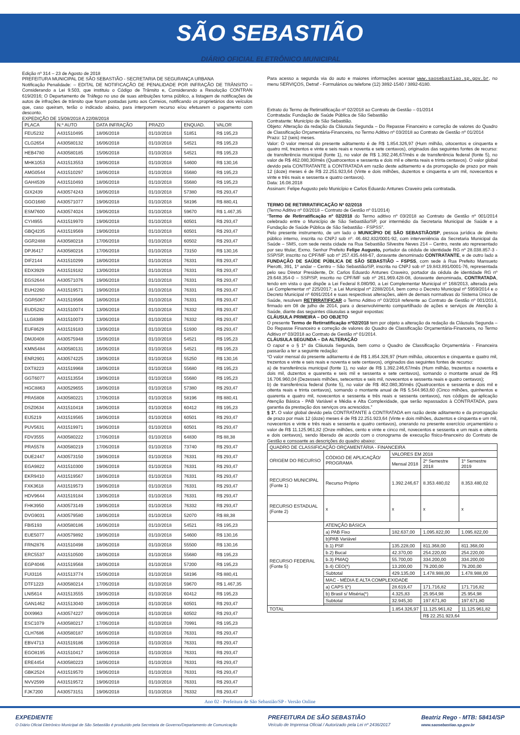SÃO SEBASTIÃO
DIÁRIO OFICIAL ELETRÔNICO MUNICIPAL
Edição nº 314 – 23 de Agosto de 2018
PREFEITURA MUNICIPAL DE SÃO SEBASTIÃO - SECRETARIA DE SEGURANÇA URBANA
Notificação Penalidade: – EDITAL DE NOTIFICAÇÃO DE PENALIDADE POR INFRAÇÃO DE TRÂNSITO – Considerando a Lei 9.503, que instituiu o Código de Trânsito e, Considerando a Resolução CONTRAN 619/2016; O Departamento de Tráfego no uso de suas atribuições torna público, a listagem de notificações de autos de infrações de trânsito que foram postadas junto aos Correios, notificando os proprietários dos veículos que, caso queiram, terão o indicado abaixo, para interporem recurso e/ou efetuarem o pagamento com desconto.
EXPEDIÇÃO DE 15/08/2018 A 22/08/2018
| PLACA | N.º AUTO | DATA INFRAÇÃO | PRAZO | ENQUAD. | VALOR |
| --- | --- | --- | --- | --- | --- |
| FEU5232 | A431510495 | 18/06/2018 | 01/10/2018 | 51851 | R$ 195,23 |
| CLG2654 | A430580132 | 16/06/2018 | 01/10/2018 | 54521 | R$ 195,23 |
| HEB4780 | A430580185 | 15/06/2018 | 01/10/2018 | 54521 | R$ 195,23 |
| MHK1053 | A431513553 | 19/06/2018 | 01/10/2018 | 54600 | R$ 130,16 |
| AMG0544 | A431510297 | 18/06/2018 | 01/10/2018 | 55680 | R$ 195,23 |
| GAH4539 | A431510493 | 18/06/2018 | 01/10/2018 | 55680 | R$ 195,23 |
| GIX2439 | A430574243 | 18/06/2018 | 01/10/2018 | 57380 | R$ 293,47 |
| GGO1680 | A430571077 | 19/06/2018 | 01/10/2018 | 58196 | R$ 880,41 |
| ESM7600 | A430574024 | 19/06/2018 | 01/10/2018 | 59670 | R$ 1.467,35 |
| CYI4955 | A431519970 | 19/06/2018 | 01/10/2018 | 60501 | R$ 293,47 |
| GBQ4235 | A431519569 | 19/06/2018 | 01/10/2018 | 60501 | R$ 293,47 |
| GGR2488 | A430580218 | 17/06/2018 | 01/10/2018 | 60502 | R$ 293,47 |
| DPJ6417 | A430580216 | 17/06/2018 | 01/10/2018 | 73150 | R$ 130,16 |
| DIF2144 | A431510299 | 18/06/2018 | 01/10/2018 | 76331 | R$ 293,47 |
| EDX3929 | A431519182 | 13/06/2018 | 01/10/2018 | 76331 | R$ 293,47 |
| EGS2644 | A430571076 | 19/06/2018 | 01/10/2018 | 76331 | R$ 293,47 |
| EUH2260 | A431519571 | 19/06/2018 | 01/10/2018 | 76331 | R$ 293,47 |
| GGR5067 | A431519566 | 18/06/2018 | 01/10/2018 | 76331 | R$ 293,47 |
| EUD5282 | A431510074 | 13/06/2018 | 01/10/2018 | 76332 | R$ 293,47 |
| LLG8389 | A431510073 | 13/06/2018 | 01/10/2018 | 76332 | R$ 293,47 |
| EUF8629 | A431519183 | 13/06/2018 | 01/10/2018 | 51930 | R$ 293,47 |
| DMJ0408 | A430575948 | 15/06/2018 | 01/10/2018 | 54521 | R$ 195,23 |
| KMN5484 | A430580131 | 16/06/2018 | 01/10/2018 | 54521 | R$ 195,23 |
| ENR2901 | A430574225 | 19/06/2018 | 01/10/2018 | 55250 | R$ 130,16 |
| DXT8223 | A431519968 | 18/06/2018 | 01/10/2018 | 55680 | R$ 195,23 |
| GGT6077 | A431513554 | 19/06/2018 | 01/10/2018 | 55680 | R$ 195,23 |
| HGC8863 | A430529655 | 18/06/2018 | 01/10/2018 | 57380 | R$ 293,47 |
| PRA5808 | A430580221 | 17/06/2018 | 01/10/2018 | 58196 | R$ 880,41 |
| DSZ0634 | A431510418 | 18/06/2018 | 01/10/2018 | 60412 | R$ 195,23 |
| EIJ5219 | A431519565 | 18/06/2018 | 01/10/2018 | 60501 | R$ 293,47 |
| PUV5631 | A431519971 | 19/06/2018 | 01/10/2018 | 60501 | R$ 293,47 |
| FDV3555 | A430580222 | 17/06/2018 | 01/10/2018 | 64830 | R$ 88,38 |
| PRA5578 | A430580219 | 17/06/2018 | 01/10/2018 | 73740 | R$ 293,47 |
| DUE2447 | A430573150 | 19/06/2018 | 01/10/2018 | 76331 | R$ 293,47 |
| EGA9822 | A431510300 | 19/06/2018 | 01/10/2018 | 76331 | R$ 293,47 |
| EKR9410 | A431519567 | 18/06/2018 | 01/10/2018 | 76331 | R$ 293,47 |
| FXK3618 | A431519573 | 19/06/2018 | 01/10/2018 | 76331 | R$ 293,47 |
| HDV9644 | A431519184 | 13/06/2018 | 01/10/2018 | 76331 | R$ 293,47 |
| FHK3950 | A430573149 | 19/06/2018 | 01/10/2018 | 76332 | R$ 293,47 |
| DVG9031 | A430579580 | 18/06/2018 | 01/10/2018 | 52070 | R$ 88,38 |
| FBI5193 | A430580186 | 16/06/2018 | 01/10/2018 | 54521 | R$ 195,23 |
| EUE5077 | A430579892 | 19/06/2018 | 01/10/2018 | 54600 | R$ 130,16 |
| FRN2876 | A431510498 | 18/06/2018 | 01/10/2018 | 55500 | R$ 130,16 |
| ERC5537 | A431510500 | 18/06/2018 | 01/10/2018 | 55680 | R$ 195,23 |
| EGP4046 | A431519568 | 18/06/2018 | 01/10/2018 | 57200 | R$ 195,23 |
| FUI3116 | A431513774 | 15/06/2018 | 01/10/2018 | 58196 | R$ 880,41 |
| DTF1223 | A430580214 | 17/06/2018 | 01/10/2018 | 59670 | R$ 1.467,35 |
| LNI5614 | A431513555 | 19/06/2018 | 01/10/2018 | 60412 | R$ 195,23 |
| GAN1462 | A431513040 | 18/06/2018 | 01/10/2018 | 60501 | R$ 293,47 |
| DIX9963 | A430574227 | 09/06/2018 | 01/10/2018 | 60502 | R$ 293,47 |
| ESC1079 | A430580217 | 17/06/2018 | 01/10/2018 | 70991 | R$ 195,23 |
| CLH7686 | A430580187 | 16/06/2018 | 01/10/2018 | 76331 | R$ 293,47 |
| EBV4713 | A431519186 | 13/06/2018 | 01/10/2018 | 76331 | R$ 293,47 |
| EGO8195 | A431510417 | 18/06/2018 | 01/10/2018 | 76331 | R$ 293,47 |
| ERE4454 | A430580223 | 18/06/2018 | 01/10/2018 | 76331 | R$ 293,47 |
| GBK2524 | A431519570 | 19/06/2018 | 01/10/2018 | 76331 | R$ 293,47 |
| NVV2599 | A431519572 | 19/06/2018 | 01/10/2018 | 76331 | R$ 293,47 |
| FJK7200 | A430573151 | 19/06/2018 | 01/10/2018 | 76332 | R$ 293,47 |
Para acesso a segunda via do auto e maiores informações acessar www.saosebastiao.sp.gov.br, no menu SERVIÇOS, Detraf - Formulários ou telefone (12) 3892-1540 / 3892-6180.
Extrato do Termo de Retirratificação nº 02/2018 ao Contrato de Gestão – 01/2014
Contratada: Fundação de Saúde Pública de São Sebastião
Contratante: Município de São Sebastião.
Objeto: Alteração da redação da Cláusula Segunda – Do Repasse Financeiro e correção de valores do Quadro de Classificação Orçamentária-Financeira, no Termo Aditivo nº 03/2018 ao Contrato de Gestão nº 01/2014
Prazo: 12 (seis) meses.
Valor: O valor mensal do presente aditamento é de R$ 1.854.326,97 (Hum milhão, oitocentos e cinquenta e quatro mil, trezentos e vinte e seis reais e noventa e sete centavos), originados das seguintes fontes de recurso: de transferência municipal (fonte 1), no valor de R$ 1.392.246,67/mês e de transferência federal (fonte 5), no valor de R$ 462.080,30/mês (Quatrocentos e sessenta e dois mil e oitenta reais e trinta centavos). O valor global devido pela CONTRATANTE à CONTRATADA em razão deste aditamento e da prorrogação de prazo por mais 12 (doze) meses é de R$ 22.251.923,64 (Vinte e dois milhões, duzentos e cinquenta e um mil, novecentos e vinte e três reais e sessenta e quatro centavos).
Data: 16.08.2018
Assinam: Felipe Augusto pelo Município e Carlos Eduardo Antunes Craveiro pela contratada.
TERMO DE RETIRRATIFICAÇÃO Nº 02/2018
(Termo Aditivo nº 03/2018 – Contrato de Gestão nº 01/2014)
“Termo de Retirratificação nº 02/2018 do Termo aditivo nº 03/2018 ao Contrato de Gestão nº 001/2014 celebrado entre o Município de São Sebastião/SP, por intermédio da Secretaria Municipal de Saúde e a Fundação de Saúde Pública de São Sebastião - FSPSS”.
Pelo presente instrumento, de um lado o MUNICÍPIO DE SÃO SEBASTIÃO/SP, pessoa jurídica de direito público interno, inscrita no CNPJ sob nº. 46.482.832/0001-92, com interveniência da Secretaria Municipal da Saúde – SMS, com sede nesta cidade na Rua Sebastião Silvestre Neves 214 – Centro, neste ato representado por seu titular, Exmo. Senhor Prefeito Felipe Augusto, portador da cédula de identidade RG nº 28.038.857-3 - SSP/SP, inscrito no CPF/MF sob nº 257.435.448-67, doravante denominado CONTRATANTE, e de outro lado a FUNDAÇÃO DE SAÚDE PÚBLICA DE SÃO SEBASTIÃO – FSPSS, com sede à Rua Prefeito Mansueto Pierotti, 391, 1º andar – Centro – São Sebastião/SP, inscrita no CNPJ sob nº 19.843.891/0001-76, representada pelo seu Diretor Presidente, Dr. Carlos Eduardo Antunes Craveiro, portador da cédula de identidade RG nº 29.648.354-0 – SSP/SP, inscrito no CPF/MF sob nº 261.969.428-08, doravante denominada, CONTRATADA, tendo em vista o que dispõe a Lei Federal 8.080/90, a Lei Complementar Municipal nº 168/2013, alterada pela Lei Complementar nº 225/2017; a Lei Municipal nº 2288/2014, bem como o Decreto Municipal nº 5959/2014 e o Decreto Municipal nº 6091/2014 e suas respectivas alterações, além de demais normativas do Sistema Único de Saúde, resolvem RETIRRATIFICAR o Termo Aditivo nº 03/2018 referente ao Contrato de Gestão nº 001/2014, firmado em 08 de julho de 2014, para o desenvolvimento compartilhado de ações e serviços de Atenção à Saúde, diante das seguintes cláusulas a seguir expostas:
CLÁUSULA PRIMEIRA – DO OBJETO
O presente Termo de Retirratificação nº02/2018 tem por objeto a alteração da redação da Cláusula Segunda – Do Repasse Financeiro e correção de valores do Quadro de Classificação Orçamentária-Financeira, no Termo Aditivo nº 03/2018 ao Contrato de Gestão nº 01/2014.
CLÁUSULA SEGUNDA – DA ALTERAÇÃO
O caput e o § 1º da Cláusula Segunda, bem como o Quadro de Classificação Orçamentária - Financeira passarão a ter a seguinte redação:
“O valor mensal do presente aditamento é de R$ 1.854.326,97 (Hum milhão, oitocentos e cinquenta e quatro mil, trezentos e vinte e seis reais e noventa e sete centavos), originados das seguintes fontes de recurso:
a) de transferência municipal (fonte 1), no valor de R$ 1.392.246,67/mês (Hum milhão, trezentos e noventa e dois mil, duzentos e quarenta e seis mil e sessenta e sete centavos), somando o montante anual de R$ 16.706.960,04 (Dezesseis milhões, setecentos e seis mil, novecentos e sessenta reais e quatro centavos);
b) de transferência federal (fonte 5), no valor de R$ 462.080,30/mês (Quatrocentos e sessenta e dois mil e oitenta reais e trinta centavos), somando o montante anual de R$ 5.544.963,60 (Cinco milhões, quinhentos e quarenta e quatro mil, novecentos e sessenta e três reais e sessenta centavos), nos códigos de aplicação Atenção Básica - PAB Variável e Média e Alta Complexidade, que serão repassados à CONTRATADA, para garantia da prestação dos serviços ora acrescidos.”
§ 1º. O valor global devido pela CONTRATANTE à CONTRATADA em razão deste aditamento e da prorrogação de prazo por mais 12 (doze) meses é de R$ 22.251.923,64 (Vinte e dois milhões, duzentos e cinquenta e um mil, novecentos e vinte e três reais e sessenta e quatro centavos), onerando no presente exercício orçamentário o valor de R$ 11.125.961,82 (Onze milhões, cento e vinte e cinco mil, novecentos e sessenta e um reais e oitenta e dois centavos), sendo liberado de acordo com o cronograma de execução físico-financeiro do Contrato de Gestão e consoante as descrições do quadro abaixo:
| QUADRO DE CLASSIFICAÇÃO ORÇAMENTÁRIA - FINANCEIRA | | | | |
| ORIGEM DO RECURSO | CÓDIGO DE APLICAÇÃO/ PROGRAMA | VALORES EM 2018 | | |
| | | Mensal 2018 | 2º Semestre 2018 | 1º Semestre 2019 |
| RECURSO MUNICIPAL (Fonte 1) | Recurso Próprio | 1.392.246,67 | 8.353.480,02 | 8.353.480,02 |
| RECURSO ESTADUAL (Fonte 2) | x | x | x | x |
| RECURSO FEDERAL (Fonte 5) | ATENÇÃO BÁSICA | | | |
| | a) PAB Fixo | 182.637,00 | 1.095.822,00 | 1.095.822,00 |
| | b)PAB Variável | | | |
| | b.1) PSF | 135.228,00 | 811.368,00 | 811.368,00 |
| | b.2) Bucal | 42.370,00 | 254.220,00 | 254.220,00 |
| | b.3) PMAQ | 55.700,00 | 334.200,00 | 334.200,00 |
| | b.4) CEO(*) | 13.200,00 | 79.200,00 | 79.200,00 |
| | Subtotal | 429.135,00 | 1.478.988,00 | 1.478.988,00 |
| | MAC - MÉDIA E ALTA COMPLEXIDADE | | | |
| | a) CAPS I(*) | 28.619,47 | 171.716,82 | 171.716,82 |
| | b) Brasil s/ Miséria(*) | 4.325,83 | 25.954,98 | 25.954,98 |
| | Subtotal | 32.945,30 | 197.671,80 | 197.671,80 |
| TOTAL | | 1.854.326,97 | 11.125.961,82 | 11.125.961,82 |
| | | | R$ 22.251.923,64 | |
Ano 02 - Prefeitura de São Sebastião/SP - Versão Online
EXPEDIENTE
O Diário Oficial Eletrônico Municipal de São Sebastião é produzido pela Secretaria de Governo/Departamento de Comunicação
PREFEITURA DE SÃO SEBASTIÃO
Veículo de Imprensa Oficial / Autorizado pela Lei nº 2436/2017
Beatriz Rego - MTB: 58414/SP
www.saosebastiao.sp.gov.br